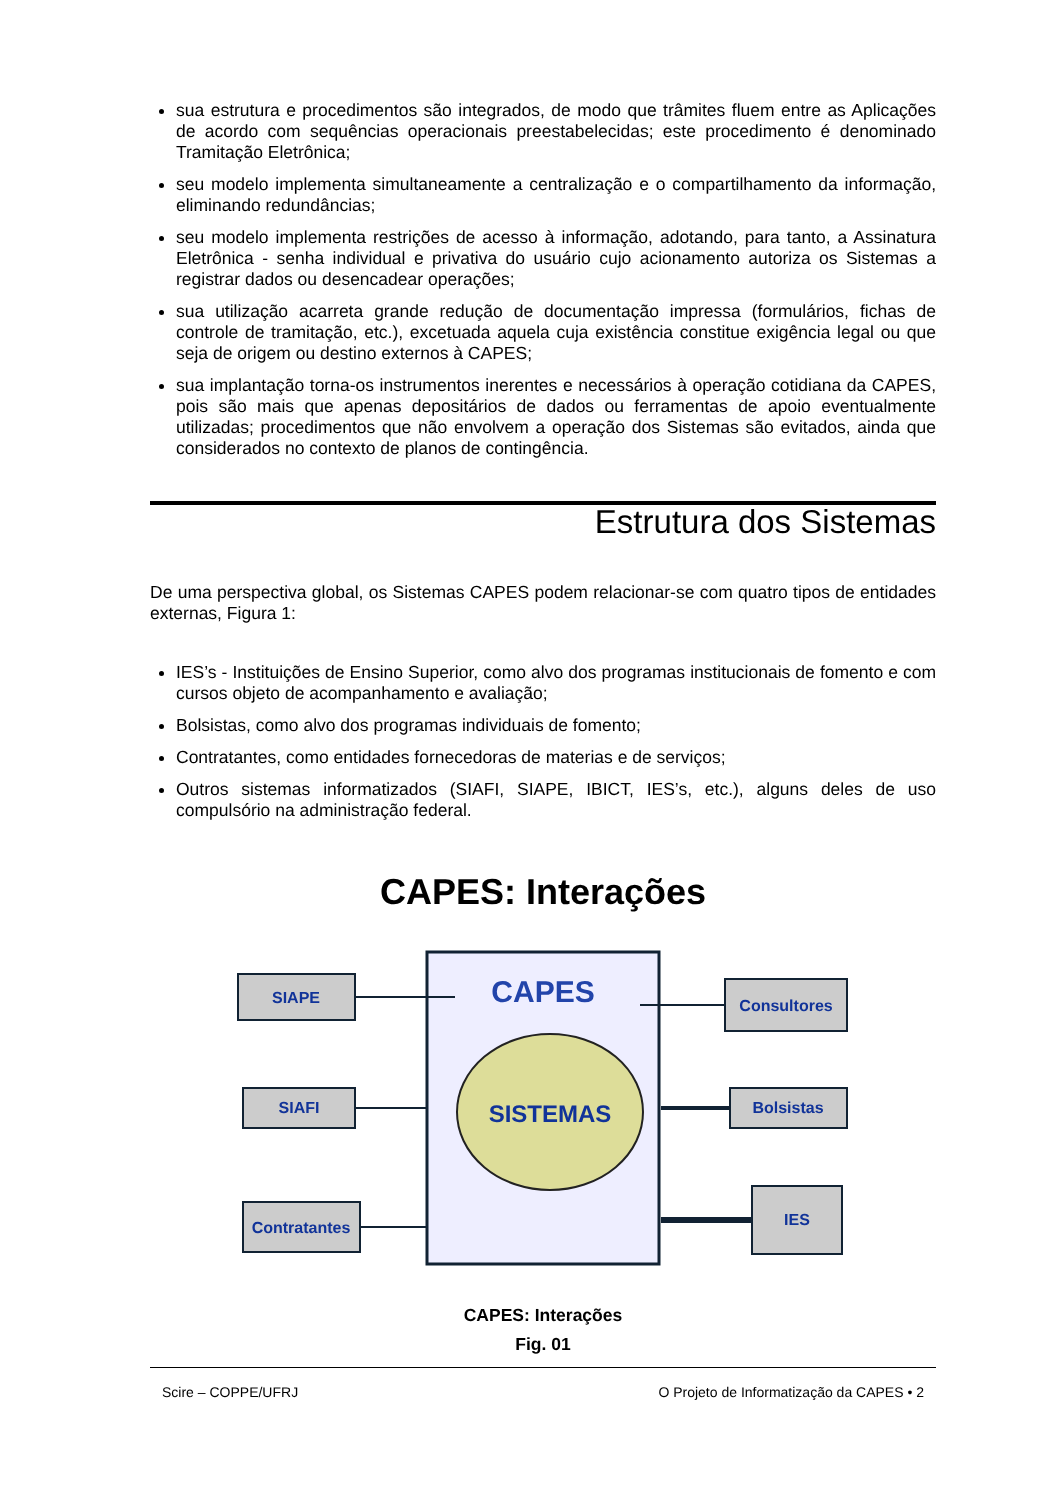sua estrutura e procedimentos são integrados, de modo que trâmites fluem entre as Aplicações de acordo com sequências operacionais preestabelecidas; este procedimento é denominado Tramitação Eletrônica;
seu modelo implementa simultaneamente a centralização e o compartilhamento da informação, eliminando redundâncias;
seu modelo implementa restrições de acesso à informação, adotando, para tanto, a Assinatura Eletrônica - senha individual e privativa do usuário cujo acionamento autoriza os Sistemas a registrar dados ou desencadear operações;
sua utilização acarreta grande redução de documentação impressa (formulários, fichas de controle de tramitação, etc.), excetuada aquela cuja existência constitue exigência legal ou que seja de origem ou destino externos à CAPES;
sua implantação torna-os instrumentos inerentes e necessários à operação cotidiana da CAPES, pois são mais que apenas depositários de dados ou ferramentas de apoio eventualmente utilizadas; procedimentos que não envolvem a operação dos Sistemas são evitados, ainda que considerados no contexto de planos de contingência.
Estrutura dos Sistemas
De uma perspectiva global, os Sistemas CAPES podem relacionar-se com quatro tipos de entidades externas, Figura 1:
IES’s - Instituições de Ensino Superior, como alvo dos programas institucionais de fomento e com cursos objeto de acompanhamento e avaliação;
Bolsistas, como alvo dos programas individuais de fomento;
Contratantes, como entidades fornecedoras de materias e de serviços;
Outros sistemas informatizados (SIAFI, SIAPE, IBICT, IES’s, etc.), alguns deles de uso compulsório na administração federal.
CAPES: Interações
CAPES
SISTEMAS
SIAPE
SIAFI
Contratantes
Consultores
Bolsistas
IES
CAPES: Interações
Fig. 01
Scire – COPPE/UFRJ O Projeto de Informatização da CAPES • 2